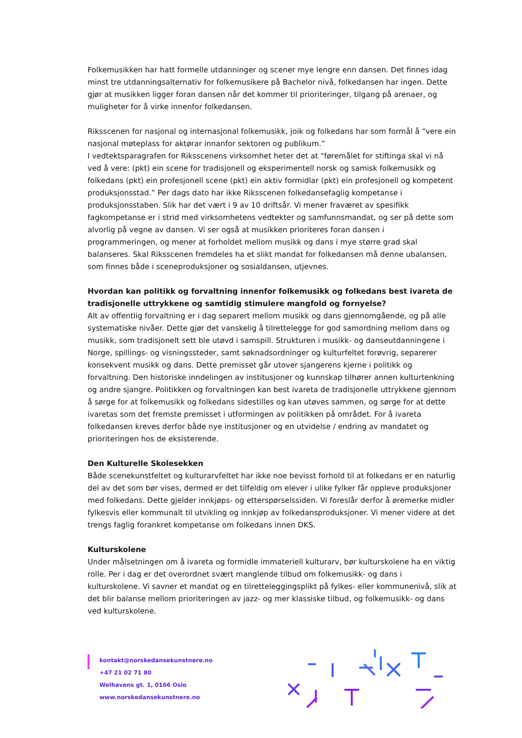Folkemusikken har hatt formelle utdanninger og scener mye lengre enn dansen. Det finnes idag minst tre utdanningsalternativ for folkemusikere på Bachelor nivå, folkedansen har ingen. Dette gjør at musikken ligger foran dansen når det kommer til prioriteringer, tilgang på arenaer, og muligheter for å virke innenfor folkedansen.
Riksscenen for nasjonal og internasjonal folkemusikk, joik og folkedans har som formål å “vere ein nasjonal møteplass for aktørar innanfor sektoren og publikum.”
I vedtektsparagrafen for Riksscenens virksomhet heter det at “føremålet for stiftinga skal vi nå ved å vere: (pkt) ein scene for tradisjonell og eksperimentell norsk og samisk folkemusikk og folkedans (pkt) ein profesjonell scene (pkt) ein aktiv formidlar (pkt) ein profesjonell og kompetent produksjonsstad.” Per dags dato har ikke Riksscenen folkedansefaglig kompetanse i produksjonsstaben. Slik har det vært i 9 av 10 driftsår. Vi mener fraværet av spesifikk fagkompetanse er i strid med virksomhetens vedtekter og samfunnsmandat, og ser på dette som alvorlig på vegne av dansen. Vi ser også at musikken prioriteres foran dansen i programmeringen, og mener at forholdet mellom musikk og dans i mye større grad skal balanseres. Skal Riksscenen fremdeles ha et slikt mandat for folkedansen må denne ubalansen, som finnes både i sceneproduksjoner og sosialdansen, utjevnes.
Hvordan kan politikk og forvaltning innenfor folkemusikk og folkedans best ivareta de tradisjonelle uttrykkene og samtidig stimulere mangfold og fornyelse?
Alt av offentlig forvaltning er i dag separert mellom musikk og dans gjennomgående, og på alle systematiske nivåer. Dette gjør det vanskelig å tilrettelegge for god samordning mellom dans og musikk, som tradisjonelt sett ble utøvd i samspill. Strukturen i musikk- og danseutdanningene i Norge, spillings- og visningssteder, samt søknadsordninger og kulturfeltet forøvrig, separerer konsekvent musikk og dans. Dette premisset går utover sjangerens kjerne i politikk og forvaltning. Den historiske inndelingen av institusjoner og kunnskap tilhører annen kulturtenkning og andre sjangre. Politikken og forvaltningen kan best ivareta de tradisjonelle uttrykkene gjennom å sørge for at folkemusikk og folkedans sidestilles og kan utøves sammen, og sørge for at dette ivaretas som det fremste premisset i utformingen av politikken på området. For å ivareta folkedansen kreves derfor både nye institusjoner og en utvidelse / endring av mandatet og prioriteringen hos de eksisterende.
Den Kulturelle Skolesekken
Både scenekunstfeltet og kulturarvfeltet har ikke noe bevisst forhold til at folkedans er en naturlig del av det som bør vises, dermed er det tilfeldig om elever i ulike fylker får oppleve produksjoner med folkedans. Dette gjelder innkjøps- og etterspørselssiden. Vi foreslår derfor å øremerke midler fylkesvis eller kommunalt til utvikling og innkjøp av folkedansproduksjoner. Vi mener videre at det trengs faglig forankret kompetanse om folkedans innen DKS.
Kulturskolene
Under målsetningen om å ivareta og formidle immateriell kulturarv, bør kulturskolene ha en viktig rolle. Per i dag er det overordnet svært manglende tilbud om folkemusikk- og dans i kulturskolene. Vi savner et mandat og en tilretteleggingsplikt på fylkes- eller kommunenivå, slik at det blir balanse mellom prioriteringen av jazz- og mer klassiske tilbud, og folkemusikk- og dans ved kulturskolene.
kontakt@norskedansekunstnere.no
+47 21 02 71 80
Welhavens gt. 1, 0166 Oslo
www.norskedansekunstnere.no